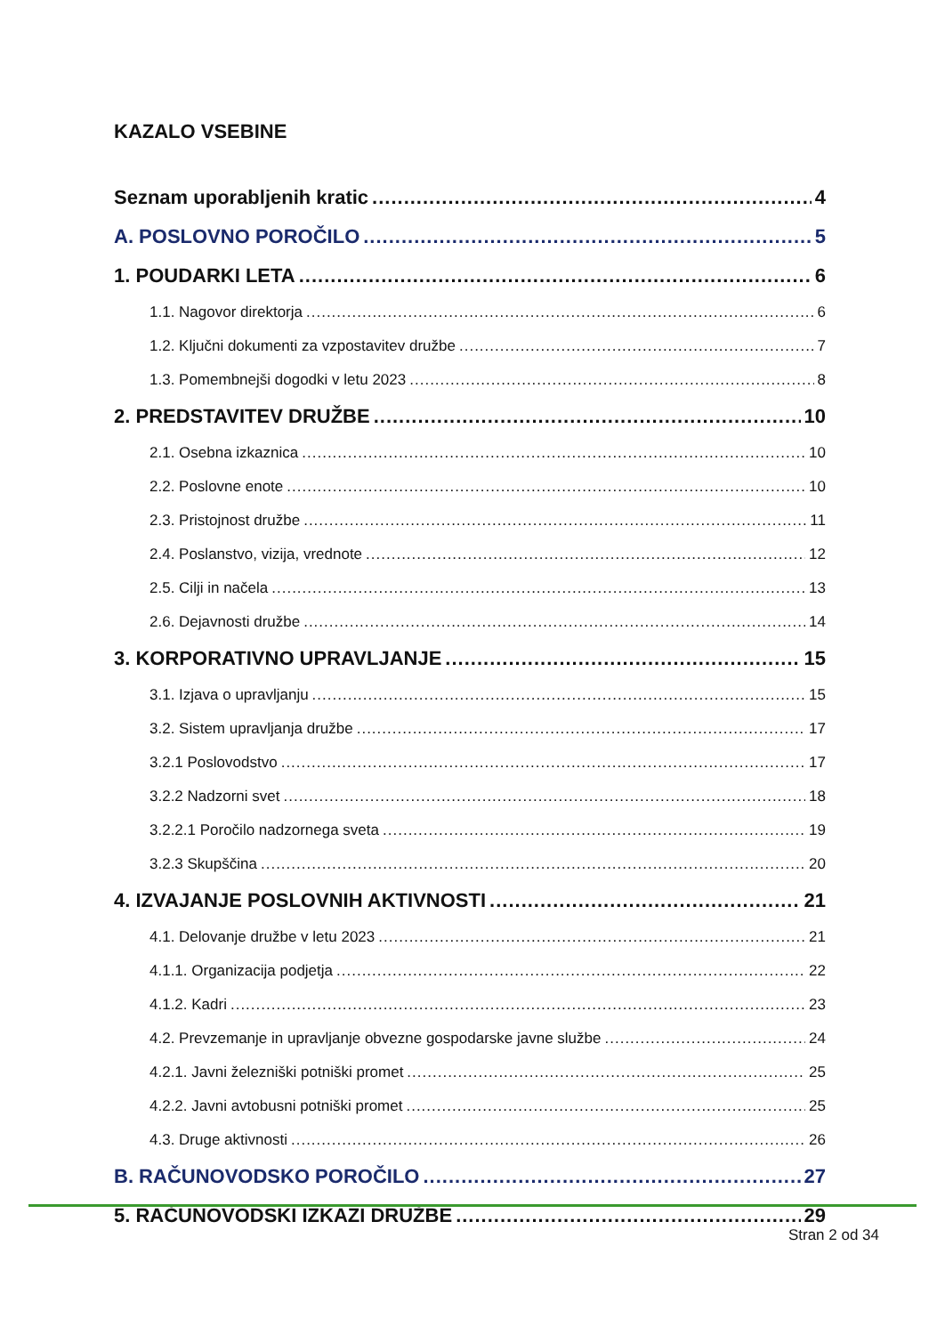KAZALO VSEBINE
Seznam uporabljenih kratic 4
A. POSLOVNO POROČILO 5
1. POUDARKI LETA 6
1.1. Nagovor direktorja 6
1.2. Ključni dokumenti za vzpostavitev družbe 7
1.3. Pomembnejši dogodki v letu 2023 8
2. PREDSTAVITEV DRUŽBE 10
2.1. Osebna izkaznica 10
2.2. Poslovne enote 10
2.3. Pristojnost družbe 11
2.4. Poslanstvo, vizija, vrednote 12
2.5. Cilji in načela 13
2.6. Dejavnosti družbe 14
3. KORPORATIVNO UPRAVLJANJE 15
3.1. Izjava o upravljanju 15
3.2. Sistem upravljanja družbe 17
3.2.1 Poslovodstvo 17
3.2.2 Nadzorni svet 18
3.2.2.1 Poročilo nadzornega sveta 19
3.2.3 Skupščina 20
4. IZVAJANJE POSLOVNIH AKTIVNOSTI 21
4.1. Delovanje družbe v letu 2023 21
4.1.1. Organizacija podjetja 22
4.1.2. Kadri 23
4.2. Prevzemanje in upravljanje obvezne gospodarske javne službe 24
4.2.1. Javni železniški potniški promet 25
4.2.2. Javni avtobusni potniški promet 25
4.3. Druge aktivnosti 26
B. RAČUNOVODSKO POROČILO 27
5. RAČUNOVODSKI IZKAZI DRUŽBE 29
Stran 2 od 34